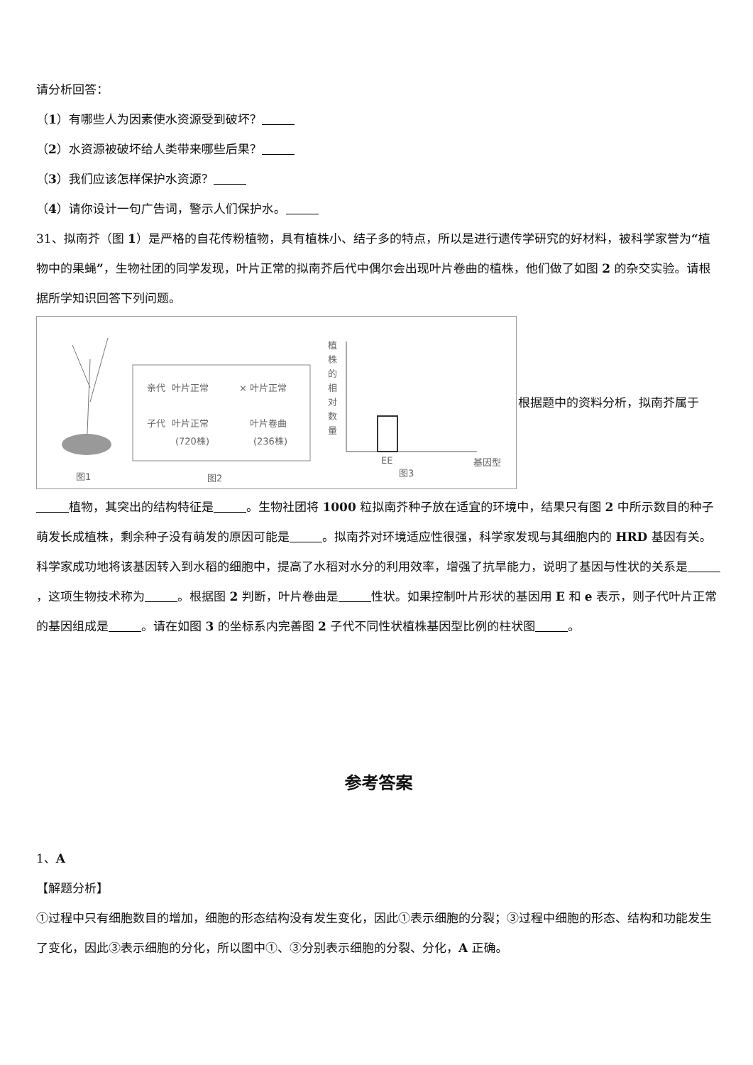请分析回答：
（1）有哪些人为因素使水资源受到破坏？
（2）水资源被破坏给人类带来哪些后果？
（3）我们应该怎样保护水资源？
（4）请你设计一句广告词，警示人们保护水。
31、拟南芥（图 1）是严格的自花传粉植物，具有植株小、结子多的特点，所以是进行遗传学研究的好材料，被科学家誉为“植物中的果蝇”，生物社团的同学发现，叶片正常的拟南芥后代中偶尔会出现叶片卷曲的植株，他们做了如图 2 的杂交实验。请根据所学知识回答下列问题。
图1
亲代
叶片正常
×
叶片正常
子代
叶片正常
叶片卷曲
(720株)
(236株)
图2
植
株
的
相
对
数
量
EE
基因型
图3
根据题中的资料分析，拟南芥属于
植物，其突出的结构特征是 。生物社团将 1000 粒拟南芥种子放在适宜的环境中，结果只有图 2 中所示数目的种子萌发长成植株，剩余种子没有萌发的原因可能是 。拟南芥对环境适应性很强，科学家发现与其细胞内的 HRD 基因有关。科学家成功地将该基因转入到水稻的细胞中，提高了水稻对水分的利用效率，增强了抗旱能力，说明了基因与性状的关系是 ，这项生物技术称为 。根据图 2 判断，叶片卷曲是 性状。如果控制叶片形状的基因用 E 和 e 表示，则子代叶片正常的基因组成是 。请在如图 3 的坐标系内完善图 2 子代不同性状植株基因型比例的柱状图 。
参考答案
1、A
【解题分析】
①过程中只有细胞数目的增加，细胞的形态结构没有发生变化，因此①表示细胞的分裂；③过程中细胞的形态、结构和功能发生了变化，因此③表示细胞的分化，所以图中①、③分别表示细胞的分裂、分化，A 正确。